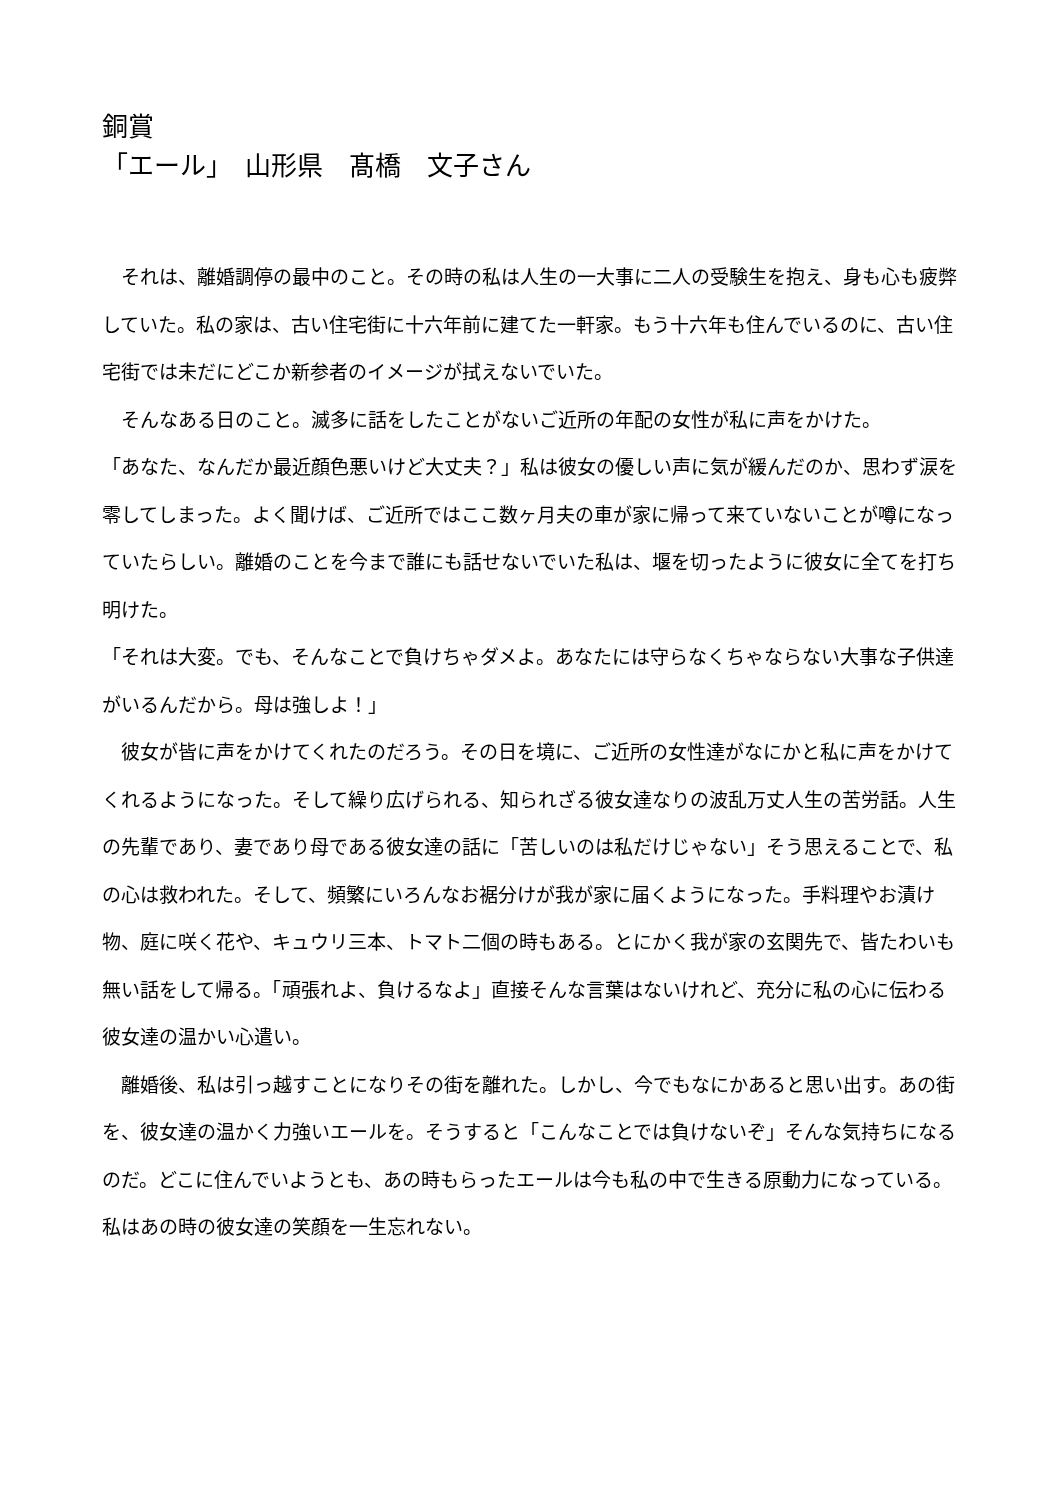銅賞
「エール」　山形県　髙橋　文子さん
　それは、離婚調停の最中のこと。その時の私は人生の一大事に二人の受験生を抱え、身も心も疲弊していた。私の家は、古い住宅街に十六年前に建てた一軒家。もう十六年も住んでいるのに、古い住宅街では未だにどこか新参者のイメージが拭えないでいた。
　そんなある日のこと。滅多に話をしたことがないご近所の年配の女性が私に声をかけた。
「あなた、なんだか最近顔色悪いけど大丈夫？」私は彼女の優しい声に気が緩んだのか、思わず涙を零してしまった。よく聞けば、ご近所ではここ数ヶ月夫の車が家に帰って来ていないことが噂になっていたらしい。離婚のことを今まで誰にも話せないでいた私は、堰を切ったように彼女に全てを打ち明けた。
「それは大変。でも、そんなことで負けちゃダメよ。あなたには守らなくちゃならない大事な子供達がいるんだから。母は強しよ！」
　彼女が皆に声をかけてくれたのだろう。その日を境に、ご近所の女性達がなにかと私に声をかけてくれるようになった。そして繰り広げられる、知られざる彼女達なりの波乱万丈人生の苦労話。人生の先輩であり、妻であり母である彼女達の話に「苦しいのは私だけじゃない」そう思えることで、私の心は救われた。そして、頻繁にいろんなお裾分けが我が家に届くようになった。手料理やお漬け物、庭に咲く花や、キュウリ三本、トマト二個の時もある。とにかく我が家の玄関先で、皆たわいも無い話をして帰る。「頑張れよ、負けるなよ」直接そんな言葉はないけれど、充分に私の心に伝わる彼女達の温かい心遣い。
　離婚後、私は引っ越すことになりその街を離れた。しかし、今でもなにかあると思い出す。あの街を、彼女達の温かく力強いエールを。そうすると「こんなことでは負けないぞ」そんな気持ちになるのだ。どこに住んでいようとも、あの時もらったエールは今も私の中で生きる原動力になっている。私はあの時の彼女達の笑顔を一生忘れない。